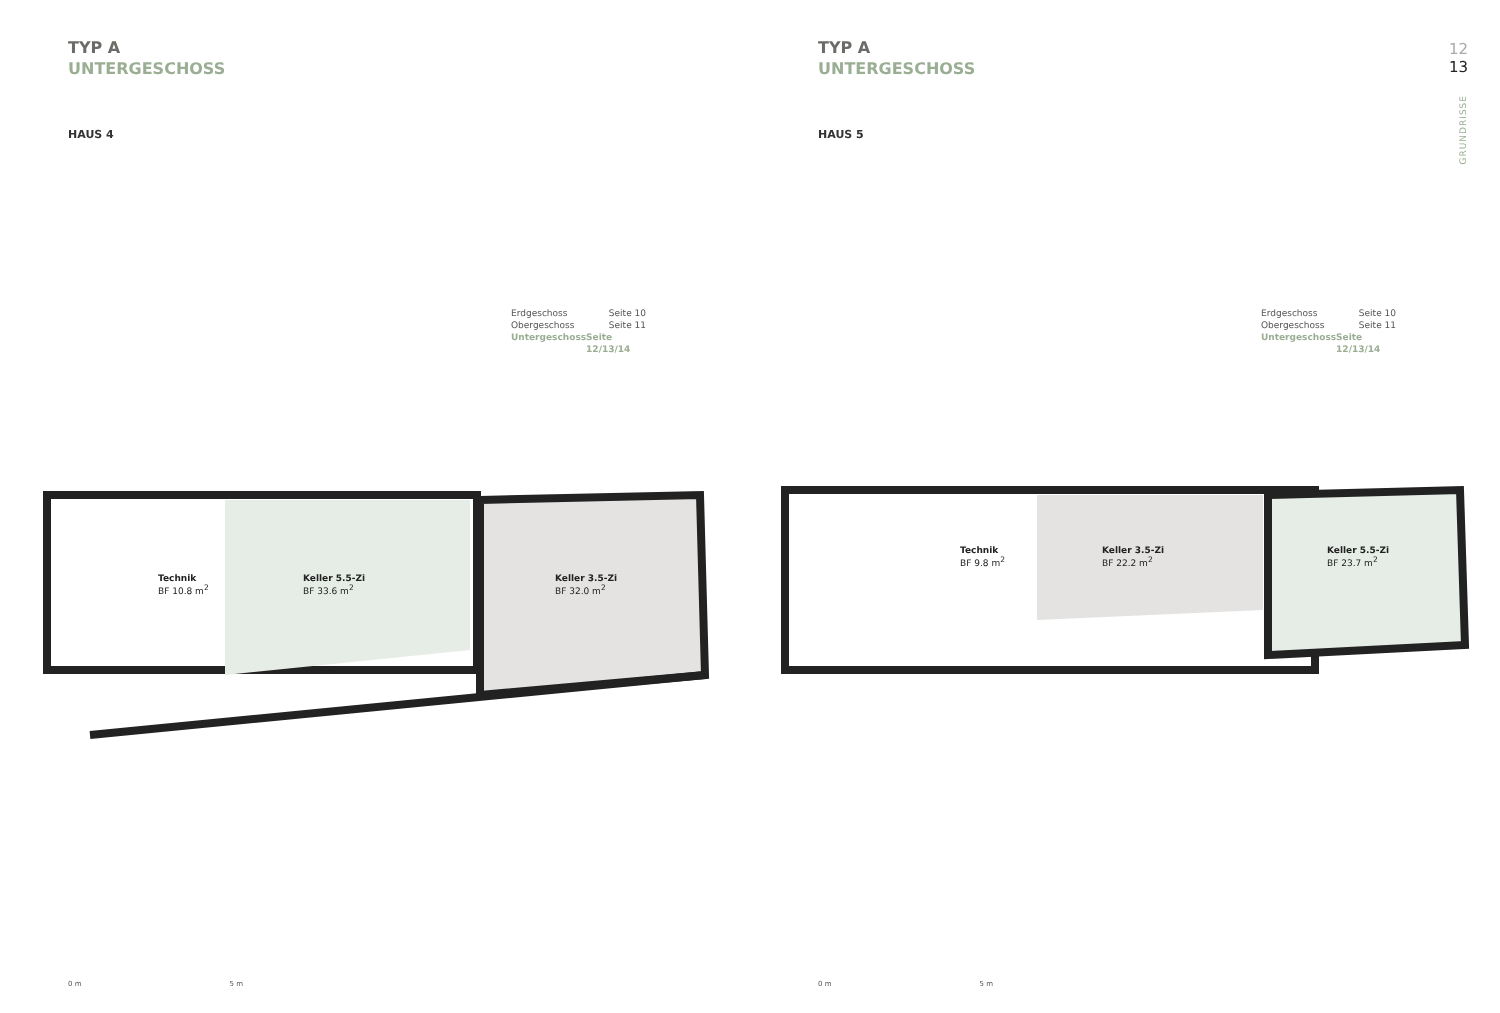TYP A
UNTERGESCHOSS
HAUS 4
Erdgeschoss Seite 10
Obergeschoss Seite 11
Untergeschoss Seite 12/13/14
Technik
BF 10.8 m<sup>2</sup>
Keller 5.5-Zi
BF 33.6 m<sup>2</sup>
Keller 3.5-Zi
BF 32.0 m<sup>2</sup>
0 m 5 m
TYP A
UNTERGESCHOSS
HAUS 5
Erdgeschoss Seite 10
Obergeschoss Seite 11
Untergeschoss Seite 12/13/14
Technik
BF 9.8 m<sup>2</sup>
Keller 3.5-Zi
BF 22.2 m<sup>2</sup>
Keller 5.5-Zi
BF 23.7 m<sup>2</sup>
0 m 5 m
12
13
GRUNDRISSE